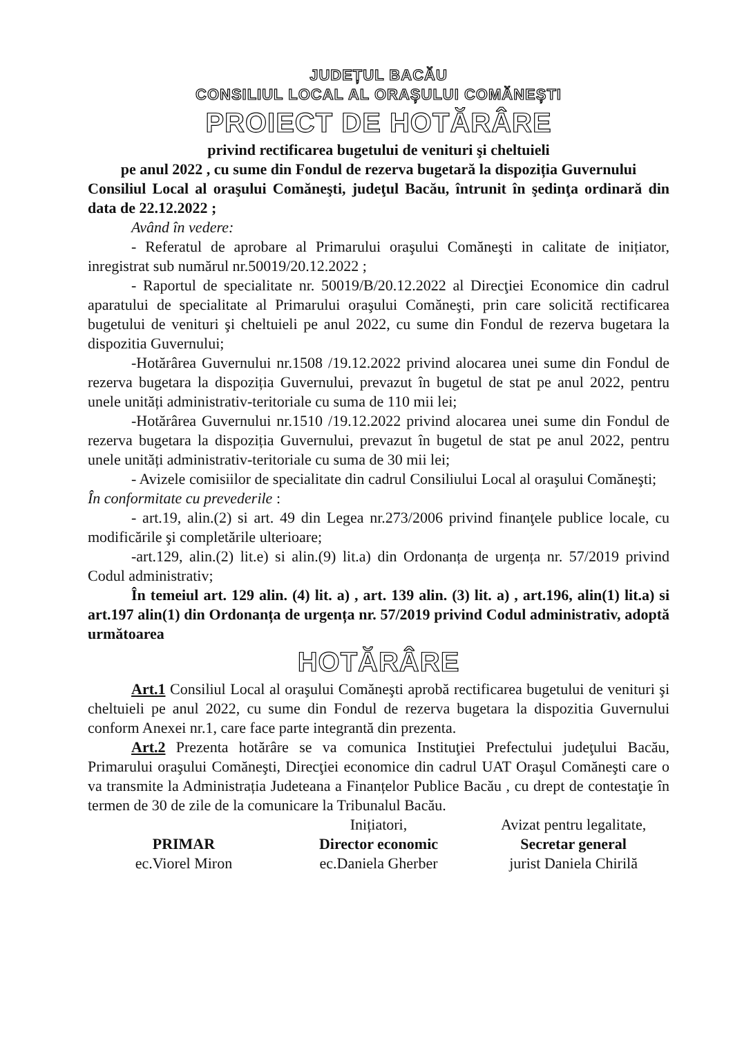JUDEȚUL BACĂU
CONSILIUL LOCAL AL ORAȘULUI COMĂNEȘTI
PROIECT DE HOTĂRÂRE
privind rectificarea bugetului de venituri şi cheltuieli
pe anul 2022 , cu sume din Fondul de rezerva bugetară la dispoziția Guvernului
Consiliul Local al oraşului Comăneşti, judeţul Bacău, întrunit în şedinţa ordinară din data de 22.12.2022 ;
Având în vedere:
- Referatul de aprobare al Primarului oraşului Comăneşti in calitate de inițiator, inregistrat sub numărul nr.50019/20.12.2022 ;
- Raportul de specialitate nr. 50019/B/20.12.2022 al Direcţiei Economice din cadrul aparatului de specialitate al Primarului oraşului Comăneşti, prin care solicită rectificarea bugetului de venituri şi cheltuieli pe anul 2022, cu sume din Fondul de rezerva bugetara la dispozitia Guvernului;
-Hotărârea Guvernului nr.1508 /19.12.2022 privind alocarea unei sume din Fondul de rezerva bugetara la dispoziția Guvernului, prevazut în bugetul de stat pe anul 2022, pentru unele unități administrativ-teritoriale cu suma de 110 mii lei;
-Hotărârea Guvernului nr.1510 /19.12.2022 privind alocarea unei sume din Fondul de rezerva bugetara la dispoziția Guvernului, prevazut în bugetul de stat pe anul 2022, pentru unele unități administrativ-teritoriale cu suma de 30 mii lei;
- Avizele comisiilor de specialitate din cadrul Consiliului Local al oraşului Comăneşti;
În conformitate cu prevederile :
- art.19, alin.(2) si art. 49 din Legea nr.273/2006 privind finanţele publice locale, cu modificările şi completările ulterioare;
-art.129, alin.(2) lit.e) si alin.(9) lit.a) din Ordonanța de urgența nr. 57/2019 privind Codul administrativ;
În temeiul art. 129 alin. (4) lit. a) , art. 139 alin. (3) lit. a) , art.196, alin(1) lit.a) si art.197 alin(1) din Ordonanța de urgența nr. 57/2019 privind Codul administrativ, adoptă următoarea
HOTĂRÂRE
Art.1 Consiliul Local al oraşului Comăneşti aprobă rectificarea bugetului de venituri şi cheltuieli pe anul 2022, cu sume din Fondul de rezerva bugetara la dispozitia Guvernului conform Anexei nr.1, care face parte integrantă din prezenta.
Art.2 Prezenta hotărâre se va comunica Instituţiei Prefectului judeţului Bacău, Primarului oraşului Comăneşti, Direcţiei economice din cadrul UAT Oraşul Comăneşti care o va transmite la Administrația Judeteana a Finanțelor Publice Bacău , cu drept de contestaţie în termen de 30 de zile de la comunicare la Tribunalul Bacău.
Inițiatori, Avizat pentru legalitate,
PRIMAR
ec.Viorel Miron
Director economic
ec.Daniela Gherber
Secretar general
jurist Daniela Chirilă